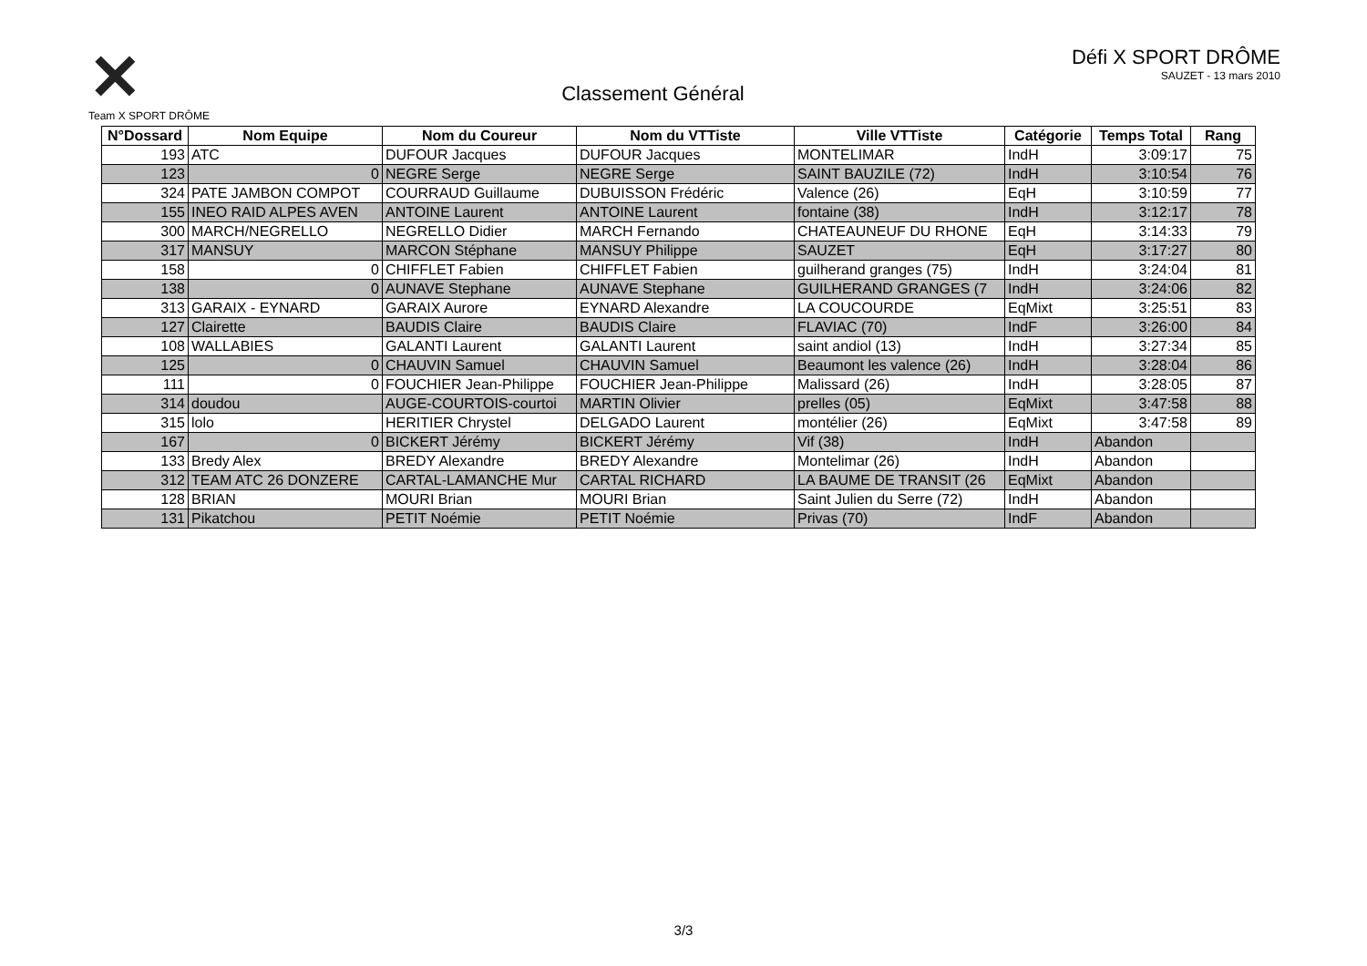✕
Team X SPORT DRÔME
Classement Général
Défi X SPORT DRÔME
SAUZET - 13 mars 2010
| N°Dossard | Nom Equipe | Nom du Coureur | Nom du VTTiste | Ville VTTiste | Catégorie | Temps Total | Rang |
| --- | --- | --- | --- | --- | --- | --- | --- |
| 193 | ATC | DUFOUR Jacques | DUFOUR Jacques | MONTELIMAR | IndH | 3:09:17 | 75 |
| 123 | 0 | NEGRE Serge | NEGRE Serge | SAINT BAUZILE (72) | IndH | 3:10:54 | 76 |
| 324 | PATE JAMBON COMPOT | COURRAUD Guillaume | DUBUISSON Frédéric | Valence (26) | EqH | 3:10:59 | 77 |
| 155 | INEO RAID ALPES AVEN | ANTOINE Laurent | ANTOINE Laurent | fontaine (38) | IndH | 3:12:17 | 78 |
| 300 | MARCH/NEGRELLO | NEGRELLO Didier | MARCH Fernando | CHATEAUNEUF DU RHONE | EqH | 3:14:33 | 79 |
| 317 | MANSUY | MARCON Stéphane | MANSUY Philippe | SAUZET | EqH | 3:17:27 | 80 |
| 158 | 0 | CHIFFLET Fabien | CHIFFLET Fabien | guilherand granges (75) | IndH | 3:24:04 | 81 |
| 138 | 0 | AUNAVE Stephane | AUNAVE Stephane | GUILHERAND GRANGES (7 | IndH | 3:24:06 | 82 |
| 313 | GARAIX - EYNARD | GARAIX Aurore | EYNARD Alexandre | LA COUCOURDE | EqMixt | 3:25:51 | 83 |
| 127 | Clairette | BAUDIS Claire | BAUDIS Claire | FLAVIAC (70) | IndF | 3:26:00 | 84 |
| 108 | WALLABIES | GALANTI Laurent | GALANTI Laurent | saint andiol (13) | IndH | 3:27:34 | 85 |
| 125 | 0 | CHAUVIN Samuel | CHAUVIN Samuel | Beaumont les valence (26) | IndH | 3:28:04 | 86 |
| 111 | 0 | FOUCHIER Jean-Philippe | FOUCHIER Jean-Philippe | Malissard (26) | IndH | 3:28:05 | 87 |
| 314 | doudou | AUGE-COURTOIS-courtoi | MARTIN Olivier | prelles (05) | EqMixt | 3:47:58 | 88 |
| 315 | lolo | HERITIER Chrystel | DELGADO Laurent | montélier (26) | EqMixt | 3:47:58 | 89 |
| 167 | 0 | BICKERT Jérémy | BICKERT Jérémy | Vif (38) | IndH | Abandon | |
| 133 | Bredy Alex | BREDY Alexandre | BREDY Alexandre | Montelimar (26) | IndH | Abandon | |
| 312 | TEAM ATC 26 DONZERE | CARTAL-LAMANCHE Mur | CARTAL RICHARD | LA BAUME DE TRANSIT (26 | EqMixt | Abandon | |
| 128 | BRIAN | MOURI Brian | MOURI Brian | Saint Julien du Serre (72) | IndH | Abandon | |
| 131 | Pikatchou | PETIT Noémie | PETIT Noémie | Privas (70) | IndF | Abandon | |
3/3